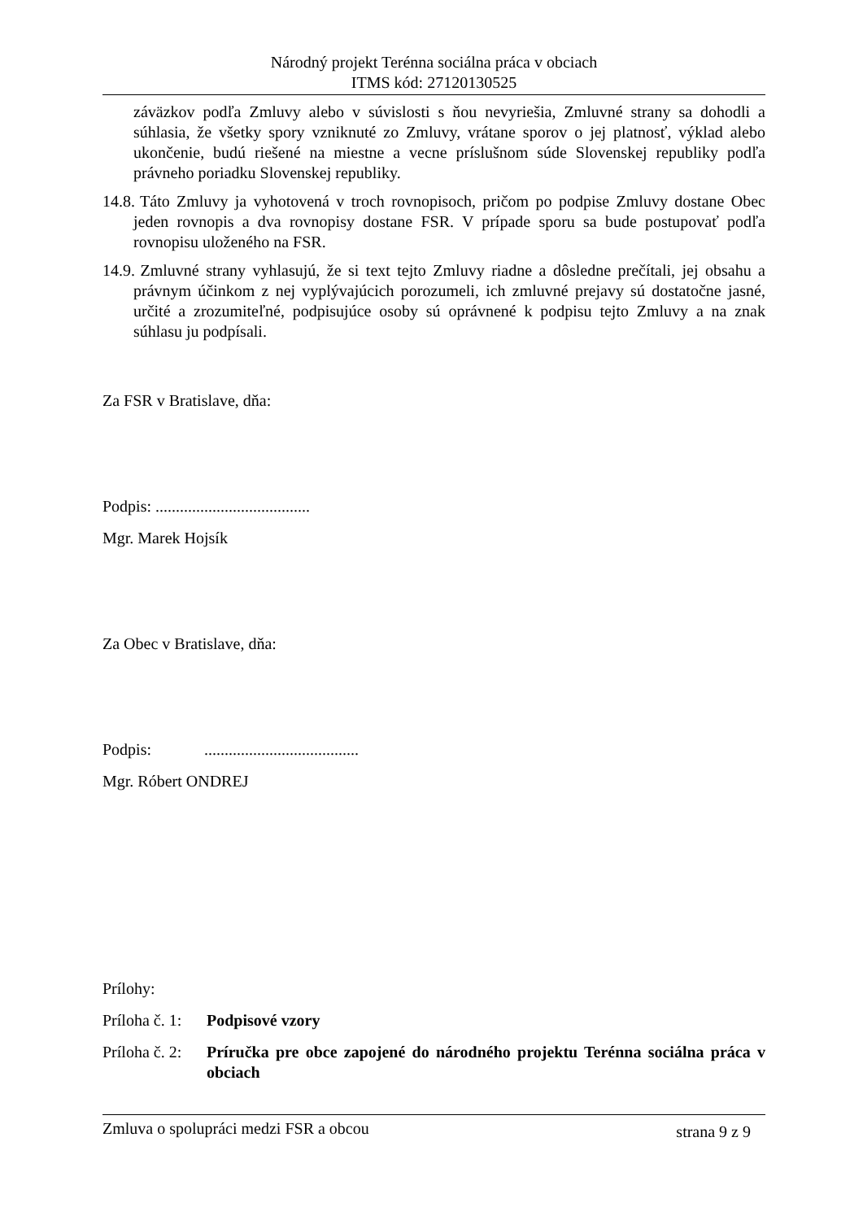Národný projekt Terénna sociálna práca v obciach
ITMS kód: 27120130525
záväzkov podľa Zmluvy alebo v súvislosti s ňou nevyriešia, Zmluvné strany sa dohodli a súhlasia, že všetky spory vzniknuté zo Zmluvy, vrátane sporov o jej platnosť, výklad alebo ukončenie, budú riešené na miestne a vecne príslušnom súde Slovenskej republiky podľa právneho poriadku Slovenskej republiky.
14.8. Táto Zmluvy ja vyhotovená v troch rovnopisoch, pričom po podpise Zmluvy dostane Obec jeden rovnopis a dva rovnopisy dostane FSR. V prípade sporu sa bude postupovať podľa rovnopisu uloženého na FSR.
14.9. Zmluvné strany vyhlasujú, že si text tejto Zmluvy riadne a dôsledne prečítali, jej obsahu a právnym účinkom z nej vyplývajúcich porozumeli, ich zmluvné prejavy sú dostatočne jasné, určité a zrozumiteľné, podpisujúce osoby sú oprávnené k podpisu tejto Zmluvy a na znak súhlasu ju podpísali.
Za FSR v Bratislave, dňa:
Podpis: ......................................
Mgr. Marek Hojsík
Za Obec v Bratislave, dňa:
Podpis: ......................................
Mgr. Róbert ONDREJ
Prílohy:
Príloha č. 1: Podpisové vzory
Príloha č. 2: Príručka pre obce zapojené do národného projektu Terénna sociálna práca v obciach
Zmluva o spolupráci medzi FSR a obcou strana 9 z 9